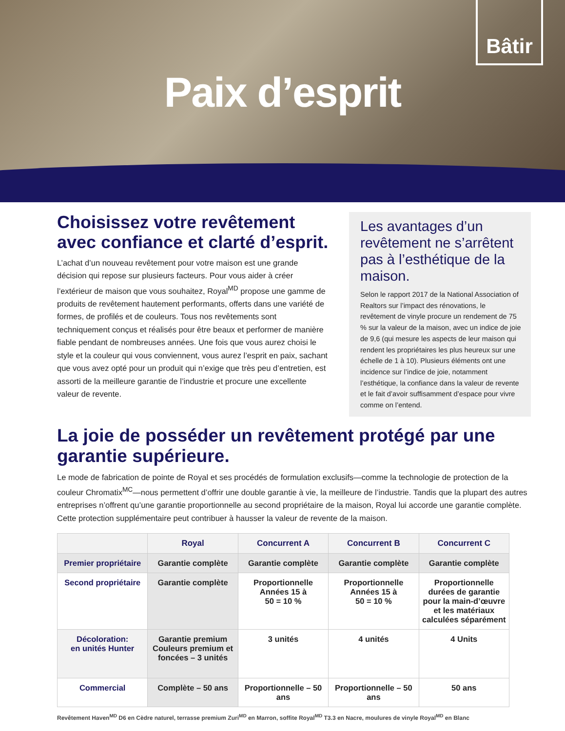Bâtir
Paix d’esprit
Choisissez votre revêtement avec confiance et clarté d’esprit.
L’achat d’un nouveau revêtement pour votre maison est une grande décision qui repose sur plusieurs facteurs. Pour vous aider à créer l’extérieur de maison que vous souhaitez, Royal<sup>MD</sup> propose une gamme de produits de revêtement hautement performants, offerts dans une variété de formes, de profilés et de couleurs. Tous nos revêtements sont techniquement conçus et réalisés pour être beaux et performer de manière fiable pendant de nombreuses années. Une fois que vous aurez choisi le style et la couleur qui vous conviennent, vous aurez l’esprit en paix, sachant que vous avez opté pour un produit qui n’exige que très peu d’entretien, est assorti de la meilleure garantie de l’industrie et procure une excellente valeur de revente.
Les avantages d’un revêtement ne s’arrêtent pas à l’esthétique de la maison.
Selon le rapport 2017 de la National Association of Realtors sur l’impact des rénovations, le revêtement de vinyle procure un rendement de 75 % sur la valeur de la maison, avec un indice de joie de 9,6 (qui mesure les aspects de leur maison qui rendent les propriétaires les plus heureux sur une échelle de 1 à 10). Plusieurs éléments ont une incidence sur l’indice de joie, notamment l’esthétique, la confiance dans la valeur de revente et le fait d’avoir suffisamment d’espace pour vivre comme on l’entend.
La joie de posséder un revêtement protégé par une garantie supérieure.
Le mode de fabrication de pointe de Royal et ses procédés de formulation exclusifs—comme la technologie de protection de la couleur Chromatix<sup>MC</sup>—nous permettent d’offrir une double garantie à vie, la meilleure de l’industrie. Tandis que la plupart des autres entreprises n’offrent qu’une garantie proportionnelle au second propriétaire de la maison, Royal lui accorde une garantie complète. Cette protection supplémentaire peut contribuer à hausser la valeur de revente de la maison.
| | Royal | Concurrent A | Concurrent B | Concurrent C |
| --- | --- | --- | --- | --- |
| Premier propriétaire | Garantie complète | Garantie complète | Garantie complète | Garantie complète |
| Second propriétaire | Garantie complète | Proportionnelle Années 15 à 50 = 10 % | Proportionnelle Années 15 à 50 = 10 % | Proportionnelle durées de garantie pour la main-d’œuvre et les matériaux calculées séparément |
| Décoloration: en unités Hunter | Garantie premium Couleurs premium et foncées – 3 unités | 3 unités | 4 unités | 4 Units |
| Commercial | Complète – 50 ans | Proportionnelle – 50 ans | Proportionnelle – 50 ans | 50 ans |
Revêtement Haven<sup>MD</sup> D6 en Cèdre naturel, terrasse premium Zuri<sup>MD</sup> en Marron, soffite Royal<sup>MD</sup> T3.3 en Nacre, moulures de vinyle Royal<sup>MD</sup> en Blanc